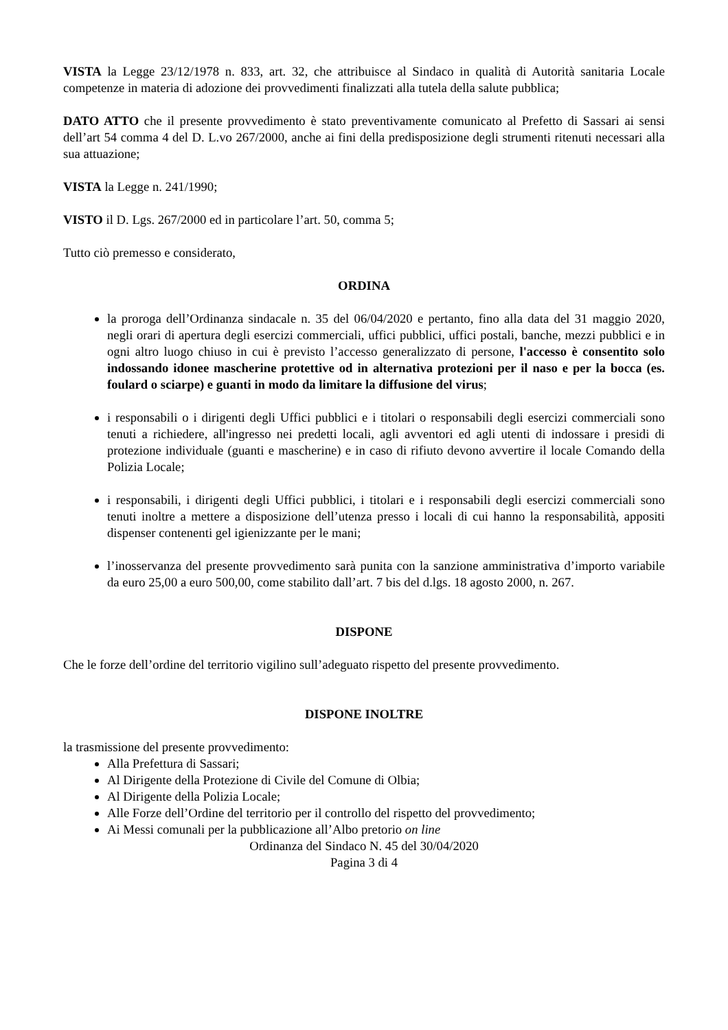VISTA la Legge 23/12/1978 n. 833, art. 32, che attribuisce al Sindaco in qualità di Autorità sanitaria Locale competenze in materia di adozione dei provvedimenti finalizzati alla tutela della salute pubblica;
DATO ATTO che il presente provvedimento è stato preventivamente comunicato al Prefetto di Sassari ai sensi dell’art 54 comma 4 del D. L.vo 267/2000, anche ai fini della predisposizione degli strumenti ritenuti necessari alla sua attuazione;
VISTA la Legge n. 241/1990;
VISTO il D. Lgs. 267/2000 ed in particolare l’art. 50, comma 5;
Tutto ciò premesso e considerato,
ORDINA
la proroga dell’Ordinanza sindacale n. 35 del 06/04/2020 e pertanto, fino alla data del 31 maggio 2020, negli orari di apertura degli esercizi commerciali, uffici pubblici, uffici postali, banche, mezzi pubblici e in ogni altro luogo chiuso in cui è previsto l’accesso generalizzato di persone, l'accesso è consentito solo indossando idonee mascherine protettive od in alternativa protezioni per il naso e per la bocca (es. foulard o sciarpe) e guanti in modo da limitare la diffusione del virus;
i responsabili o i dirigenti degli Uffici pubblici e i titolari o responsabili degli esercizi commerciali sono tenuti a richiedere, all'ingresso nei predetti locali, agli avventori ed agli utenti di indossare i presidi di protezione individuale (guanti e mascherine) e in caso di rifiuto devono avvertire il locale Comando della Polizia Locale;
i responsabili, i dirigenti degli Uffici pubblici, i titolari e i responsabili degli esercizi commerciali sono tenuti inoltre a mettere a disposizione dell’utenza presso i locali di cui hanno la responsabilità, appositi dispenser contenenti gel igienizzante per le mani;
l’inosservanza del presente provvedimento sarà punita con la sanzione amministrativa d’importo variabile da euro 25,00 a euro 500,00, come stabilito dall’art. 7 bis del d.lgs. 18 agosto 2000, n. 267.
DISPONE
Che le forze dell’ordine del territorio vigilino sull’adeguato rispetto del presente provvedimento.
DISPONE INOLTRE
la trasmissione del presente provvedimento:
Alla Prefettura di Sassari;
Al Dirigente della Protezione di Civile del Comune di Olbia;
Al Dirigente della Polizia Locale;
Alle Forze dell’Ordine del territorio per il controllo del rispetto del provvedimento;
Ai Messi comunali per la pubblicazione all’Albo pretorio on line
Ordinanza del Sindaco N. 45 del 30/04/2020
Pagina 3 di 4